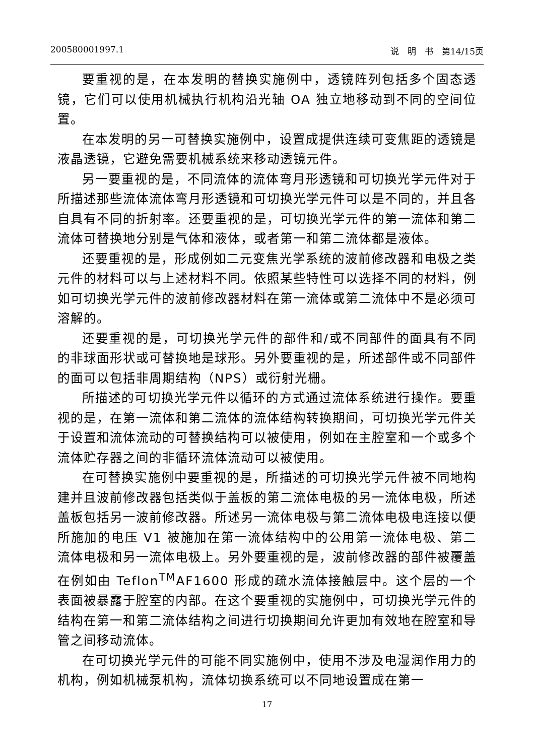200580001997.1 说　明　书　第14/15页
要重视的是，在本发明的替换实施例中，透镜阵列包括多个固态透镜，它们可以使用机械执行机构沿光轴 OA 独立地移动到不同的空间位置。
在本发明的另一可替换实施例中，设置成提供连续可变焦距的透镜是液晶透镜，它避免需要机械系统来移动透镜元件。
另一要重视的是，不同流体的流体弯月形透镜和可切换光学元件对于所描述那些流体流体弯月形透镜和可切换光学元件可以是不同的，并且各自具有不同的折射率。还要重视的是，可切换光学元件的第一流体和第二流体可替换地分别是气体和液体，或者第一和第二流体都是液体。
还要重视的是，形成例如二元变焦光学系统的波前修改器和电极之类元件的材料可以与上述材料不同。依照某些特性可以选择不同的材料，例如可切换光学元件的波前修改器材料在第一流体或第二流体中不是必须可溶解的。
还要重视的是，可切换光学元件的部件和/或不同部件的面具有不同的非球面形状或可替换地是球形。另外要重视的是，所述部件或不同部件的面可以包括非周期结构（NPS）或衍射光栅。
所描述的可切换光学元件以循环的方式通过流体系统进行操作。要重视的是，在第一流体和第二流体的流体结构转换期间，可切换光学元件关于设置和流体流动的可替换结构可以被使用，例如在主腔室和一个或多个流体贮存器之间的非循环流体流动可以被使用。
在可替换实施例中要重视的是，所描述的可切换光学元件被不同地构建并且波前修改器包括类似于盖板的第二流体电极的另一流体电极，所述盖板包括另一波前修改器。所述另一流体电极与第二流体电极电连接以便所施加的电压 V1 被施加在第一流体结构中的公用第一流体电极、第二流体电极和另一流体电极上。另外要重视的是，波前修改器的部件被覆盖在例如由 Teflon<sup>TM</sup>AF1600 形成的疏水流体接触层中。这个层的一个表面被暴露于腔室的内部。在这个要重视的实施例中，可切换光学元件的结构在第一和第二流体结构之间进行切换期间允许更加有效地在腔室和导管之间移动流体。
在可切换光学元件的可能不同实施例中，使用不涉及电湿润作用力的机构，例如机械泵机构，流体切换系统可以不同地设置成在第一
17